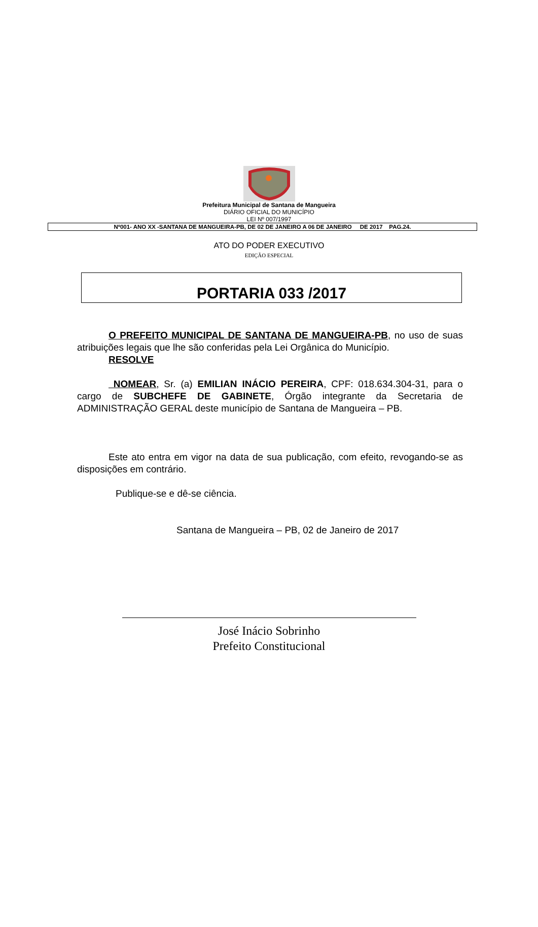Prefeitura Municipal de Santana de Mangueira
DIÁRIO OFICIAL DO MUNICÍPIO
LEI Nº 007/1997
Nº001- ANO XX -SANTANA DE MANGUEIRA-PB, DE 02 DE JANEIRO A 06 DE JANEIRO DE 2017 PAG.24.
ATO DO PODER EXECUTIVO
EDIÇÃO ESPECIAL
PORTARIA 033 /2017
O PREFEITO MUNICIPAL DE SANTANA DE MANGUEIRA-PB, no uso de suas atribuições legais que lhe são conferidas pela Lei Orgânica do Município.
RESOLVE
NOMEAR, Sr. (a) EMILIAN INÁCIO PEREIRA, CPF: 018.634.304-31, para o cargo de SUBCHEFE DE GABINETE, Órgão integrante da Secretaria de ADMINISTRAÇÃO GERAL deste município de Santana de Mangueira – PB.
Este ato entra em vigor na data de sua publicação, com efeito, revogando-se as disposições em contrário.
Publique-se e dê-se ciência.
Santana de Mangueira – PB, 02 de Janeiro de 2017
José Inácio Sobrinho
Prefeito Constitucional